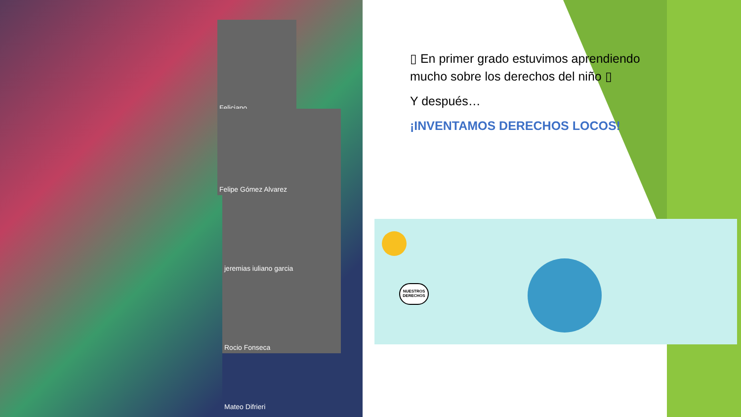Feliciano
Felipe Gómez Alvarez
jeremias iuliano garcia
Rocio Fonseca
Mateo Difrieri
▯ En primer grado estuvimos aprendiendo mucho sobre los derechos del niño ▯
Y después…
¡INVENTAMOS DERECHOS LOCOS!
NUESTROS DERECHOS